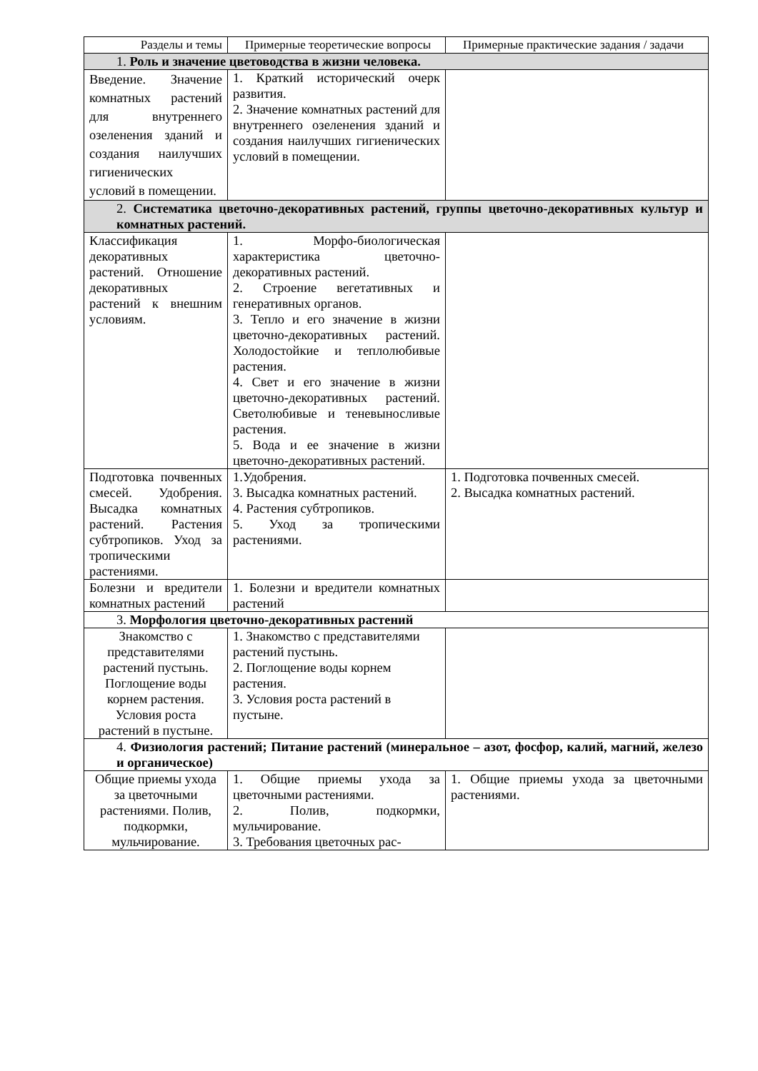| Разделы и темы | Примерные теоретические вопросы | Примерные практические задания / задачи |
| 1. Роль и значение цветоводства в жизни человека. | | |
| Введение. Значение комнатных растений для внутреннего озеленения зданий и создания наилучших гигиенических условий в помещении. | 1. Краткий исторический очерк развития. 2. Значение комнатных растений для внутреннего озеленения зданий и создания наилучших гигиенических условий в помещении. | |
| 2. Систематика цветочно-декоративных растений, группы цветочно-декоративных культур и комнатных растений. | | |
| Классификация декоративных растений. Отношение декоративных растений к внешним условиям. | 1. Морфо-биологическая характеристика цветочно-декоративных растений. 2. Строение вегетативных и генеративных органов. 3. Тепло и его значение в жизни цветочно-декоративных растений. Холодостойкие и теплолюбивые растения. 4. Свет и его значение в жизни цветочно-декоративных растений. Светолюбивые и теневыносливые растения. 5. Вода и ее значение в жизни цветочно-декоративных растений. | |
| Подготовка почвенных смесей. Удобрения. Высадка комнатных растений. Растения субтропиков. Уход за тропическими растениями. | 1.Удобрения. 3. Высадка комнатных растений. 4. Растения субтропиков. 5. Уход за тропическими растениями. | 1. Подготовка почвенных смесей. 2. Высадка комнатных растений. |
| Болезни и вредители комнатных растений | 1. Болезни и вредители комнатных растений | |
| 3. Морфология цветочно-декоративных растений | | |
| Знакомство с представителями растений пустынь. Поглощение воды корнем растения. Условия роста растений в пустыне. | 1. Знакомство с представителями растений пустынь. 2. Поглощение воды корнем растения. 3. Условия роста растений в пустыне. | |
| 4. Физиология растений; Питание растений (минеральное – азот, фосфор, калий, магний, железо и органическое) | | |
| Общие приемы ухода за цветочными растениями. Полив, подкормки, мульчирование. | 1. Общие приемы ухода за цветочными растениями. 2. Полив, подкормки, мульчирование. 3. Требования цветочных рас- | 1. Общие приемы ухода за цветочными растениями. |